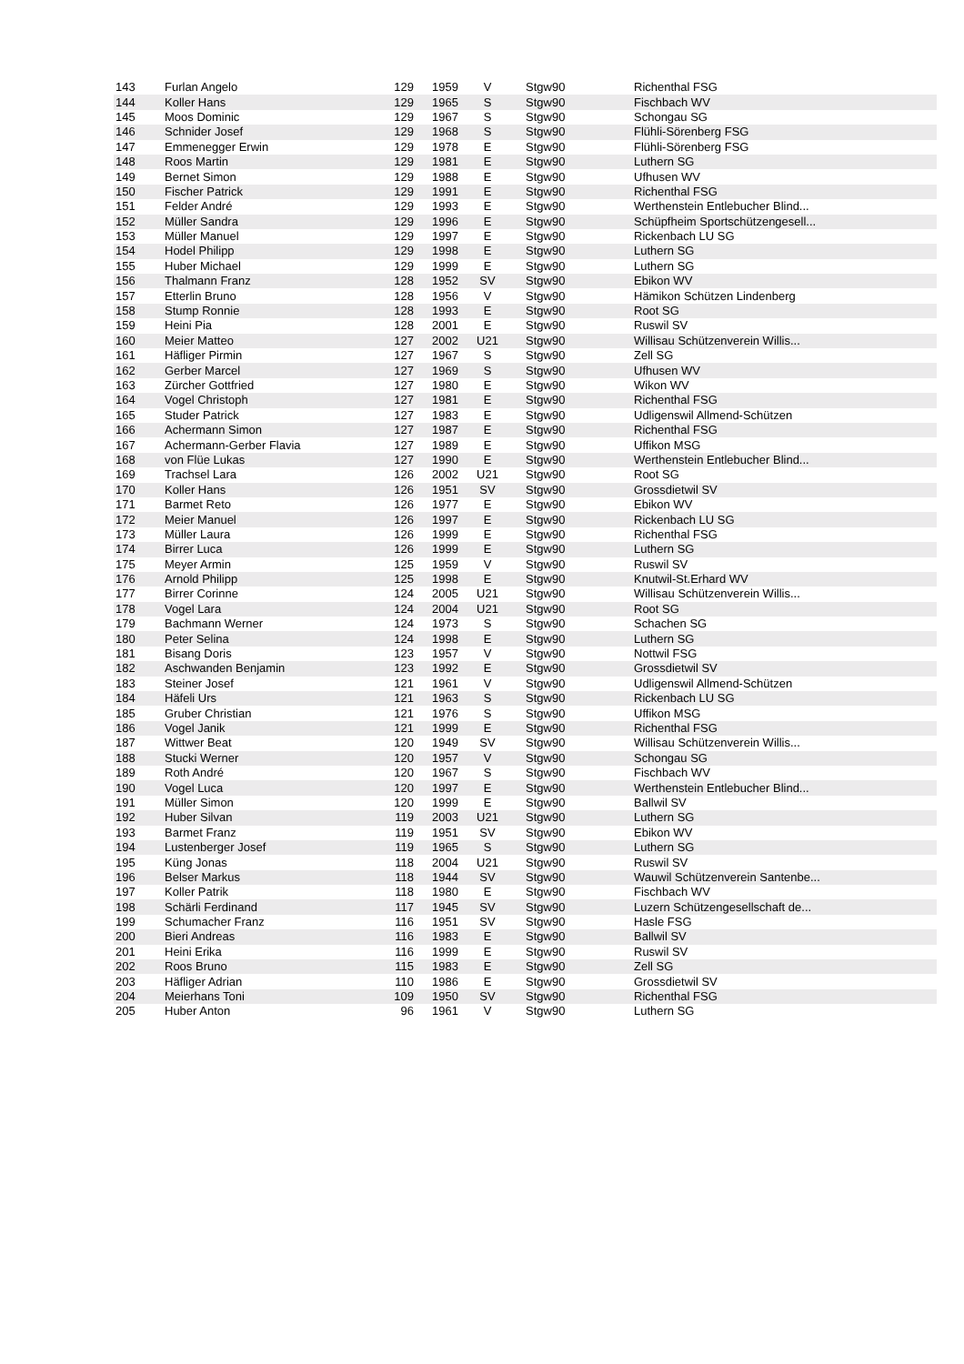| 143 | Furlan Angelo | 129 | 1959 | V | Stgw90 | Richenthal FSG |
| 144 | Koller Hans | 129 | 1965 | S | Stgw90 | Fischbach WV |
| 145 | Moos Dominic | 129 | 1967 | S | Stgw90 | Schongau SG |
| 146 | Schnider Josef | 129 | 1968 | S | Stgw90 | Flühli-Sörenberg FSG |
| 147 | Emmenegger Erwin | 129 | 1978 | E | Stgw90 | Flühli-Sörenberg FSG |
| 148 | Roos Martin | 129 | 1981 | E | Stgw90 | Luthern SG |
| 149 | Bernet Simon | 129 | 1988 | E | Stgw90 | Ufhusen WV |
| 150 | Fischer Patrick | 129 | 1991 | E | Stgw90 | Richenthal FSG |
| 151 | Felder André | 129 | 1993 | E | Stgw90 | Werthenstein Entlebucher Blind... |
| 152 | Müller Sandra | 129 | 1996 | E | Stgw90 | Schüpfheim Sportschützengesell... |
| 153 | Müller Manuel | 129 | 1997 | E | Stgw90 | Rickenbach LU SG |
| 154 | Hodel Philipp | 129 | 1998 | E | Stgw90 | Luthern SG |
| 155 | Huber Michael | 129 | 1999 | E | Stgw90 | Luthern SG |
| 156 | Thalmann Franz | 128 | 1952 | SV | Stgw90 | Ebikon WV |
| 157 | Etterlin Bruno | 128 | 1956 | V | Stgw90 | Hämikon Schützen Lindenberg |
| 158 | Stump Ronnie | 128 | 1993 | E | Stgw90 | Root SG |
| 159 | Heini Pia | 128 | 2001 | E | Stgw90 | Ruswil SV |
| 160 | Meier Matteo | 127 | 2002 | U21 | Stgw90 | Willisau Schützenverein Willis... |
| 161 | Häfliger Pirmin | 127 | 1967 | S | Stgw90 | Zell SG |
| 162 | Gerber Marcel | 127 | 1969 | S | Stgw90 | Ufhusen WV |
| 163 | Zürcher Gottfried | 127 | 1980 | E | Stgw90 | Wikon WV |
| 164 | Vogel Christoph | 127 | 1981 | E | Stgw90 | Richenthal FSG |
| 165 | Studer Patrick | 127 | 1983 | E | Stgw90 | Udligenswil Allmend-Schützen |
| 166 | Achermann Simon | 127 | 1987 | E | Stgw90 | Richenthal FSG |
| 167 | Achermann-Gerber Flavia | 127 | 1989 | E | Stgw90 | Uffikon MSG |
| 168 | von Flüe Lukas | 127 | 1990 | E | Stgw90 | Werthenstein Entlebucher Blind... |
| 169 | Trachsel Lara | 126 | 2002 | U21 | Stgw90 | Root SG |
| 170 | Koller Hans | 126 | 1951 | SV | Stgw90 | Grossdietwil SV |
| 171 | Barmet Reto | 126 | 1977 | E | Stgw90 | Ebikon WV |
| 172 | Meier Manuel | 126 | 1997 | E | Stgw90 | Rickenbach LU SG |
| 173 | Müller Laura | 126 | 1999 | E | Stgw90 | Richenthal FSG |
| 174 | Birrer Luca | 126 | 1999 | E | Stgw90 | Luthern SG |
| 175 | Meyer Armin | 125 | 1959 | V | Stgw90 | Ruswil SV |
| 176 | Arnold Philipp | 125 | 1998 | E | Stgw90 | Knutwil-St.Erhard WV |
| 177 | Birrer Corinne | 124 | 2005 | U21 | Stgw90 | Willisau Schützenverein Willis... |
| 178 | Vogel Lara | 124 | 2004 | U21 | Stgw90 | Root SG |
| 179 | Bachmann Werner | 124 | 1973 | S | Stgw90 | Schachen SG |
| 180 | Peter Selina | 124 | 1998 | E | Stgw90 | Luthern SG |
| 181 | Bisang Doris | 123 | 1957 | V | Stgw90 | Nottwil FSG |
| 182 | Aschwanden Benjamin | 123 | 1992 | E | Stgw90 | Grossdietwil SV |
| 183 | Steiner Josef | 121 | 1961 | V | Stgw90 | Udligenswil Allmend-Schützen |
| 184 | Häfeli Urs | 121 | 1963 | S | Stgw90 | Rickenbach LU SG |
| 185 | Gruber Christian | 121 | 1976 | S | Stgw90 | Uffikon MSG |
| 186 | Vogel Janik | 121 | 1999 | E | Stgw90 | Richenthal FSG |
| 187 | Wittwer Beat | 120 | 1949 | SV | Stgw90 | Willisau Schützenverein Willis... |
| 188 | Stucki Werner | 120 | 1957 | V | Stgw90 | Schongau SG |
| 189 | Roth André | 120 | 1967 | S | Stgw90 | Fischbach WV |
| 190 | Vogel Luca | 120 | 1997 | E | Stgw90 | Werthenstein Entlebucher Blind... |
| 191 | Müller Simon | 120 | 1999 | E | Stgw90 | Ballwil SV |
| 192 | Huber Silvan | 119 | 2003 | U21 | Stgw90 | Luthern SG |
| 193 | Barmet Franz | 119 | 1951 | SV | Stgw90 | Ebikon WV |
| 194 | Lustenberger Josef | 119 | 1965 | S | Stgw90 | Luthern SG |
| 195 | Küng Jonas | 118 | 2004 | U21 | Stgw90 | Ruswil SV |
| 196 | Belser Markus | 118 | 1944 | SV | Stgw90 | Wauwil Schützenverein Santenbe... |
| 197 | Koller Patrik | 118 | 1980 | E | Stgw90 | Fischbach WV |
| 198 | Schärli Ferdinand | 117 | 1945 | SV | Stgw90 | Luzern Schützengesellschaft de... |
| 199 | Schumacher Franz | 116 | 1951 | SV | Stgw90 | Hasle FSG |
| 200 | Bieri Andreas | 116 | 1983 | E | Stgw90 | Ballwil SV |
| 201 | Heini Erika | 116 | 1999 | E | Stgw90 | Ruswil SV |
| 202 | Roos Bruno | 115 | 1983 | E | Stgw90 | Zell SG |
| 203 | Häfliger Adrian | 110 | 1986 | E | Stgw90 | Grossdietwil SV |
| 204 | Meierhans Toni | 109 | 1950 | SV | Stgw90 | Richenthal FSG |
| 205 | Huber Anton | 96 | 1961 | V | Stgw90 | Luthern SG |